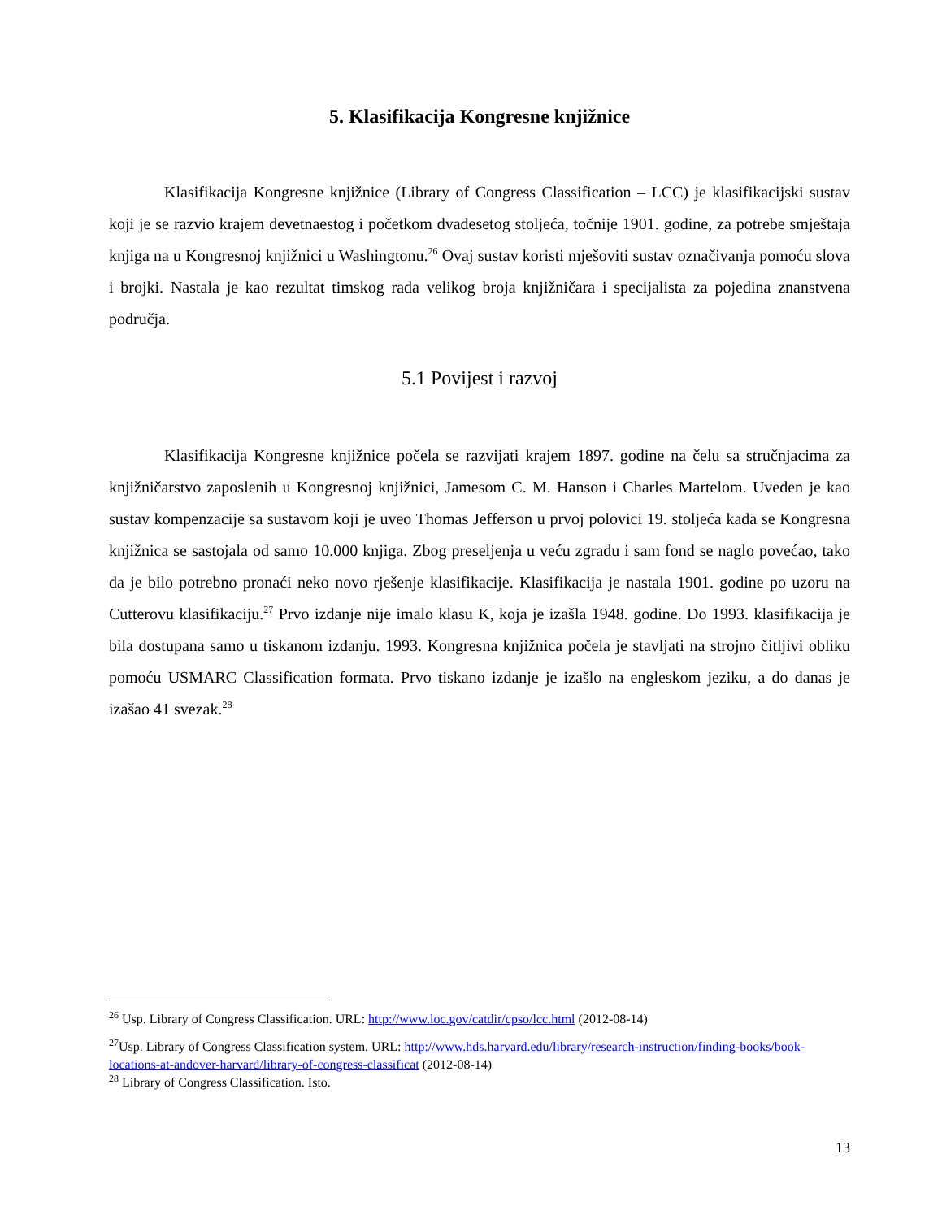5. Klasifikacija Kongresne knjižnice
Klasifikacija Kongresne knjižnice (Library of Congress Classification – LCC) je klasifikacijski sustav koji je se razvio krajem devetnaestog i početkom dvadesetog stoljeća, točnije 1901. godine, za potrebe smještaja knjiga na u Kongresnoj knjižnici u Washingtonu.<sup>26</sup> Ovaj sustav koristi mješoviti sustav označivanja pomoću slova i brojki. Nastala je kao rezultat timskog rada velikog broja knjižničara i specijalista za pojedina znanstvena područja.
5.1 Povijest i razvoj
Klasifikacija Kongresne knjižnice počela se razvijati krajem 1897. godine na čelu sa stručnjacima za knjižničarstvo zaposlenih u Kongresnoj knjižnici, Jamesom C. M. Hanson i Charles Martelom. Uveden je kao sustav kompenzacije sa sustavom koji je uveo Thomas Jefferson u prvoj polovici 19. stoljeća kada se Kongresna knjižnica se sastojala od samo 10.000 knjiga. Zbog preseljenja u veću zgradu i sam fond se naglo povećao, tako da je bilo potrebno pronaći neko novo rješenje klasifikacije. Klasifikacija je nastala 1901. godine po uzoru na Cutterovu klasifikaciju.<sup>27</sup> Prvo izdanje nije imalo klasu K, koja je izašla 1948. godine. Do 1993. klasifikacija je bila dostupana samo u tiskanom izdanju. 1993. Kongresna knjižnica počela je stavljati na strojno čitljivi obliku pomoću USMARC Classification formata. Prvo tiskano izdanje je izašlo na engleskom jeziku, a do danas je izašao 41 svezak.<sup>28</sup>
<sup>26</sup> Usp. Library of Congress Classification. URL: http://www.loc.gov/catdir/cpso/lcc.html (2012-08-14)
<sup>27</sup> Usp. Library of Congress Classification system. URL: http://www.hds.harvard.edu/library/research-instruction/finding-books/book-locations-at-andover-harvard/library-of-congress-classificat (2012-08-14)
<sup>28</sup> Library of Congress Classification. Isto.
13